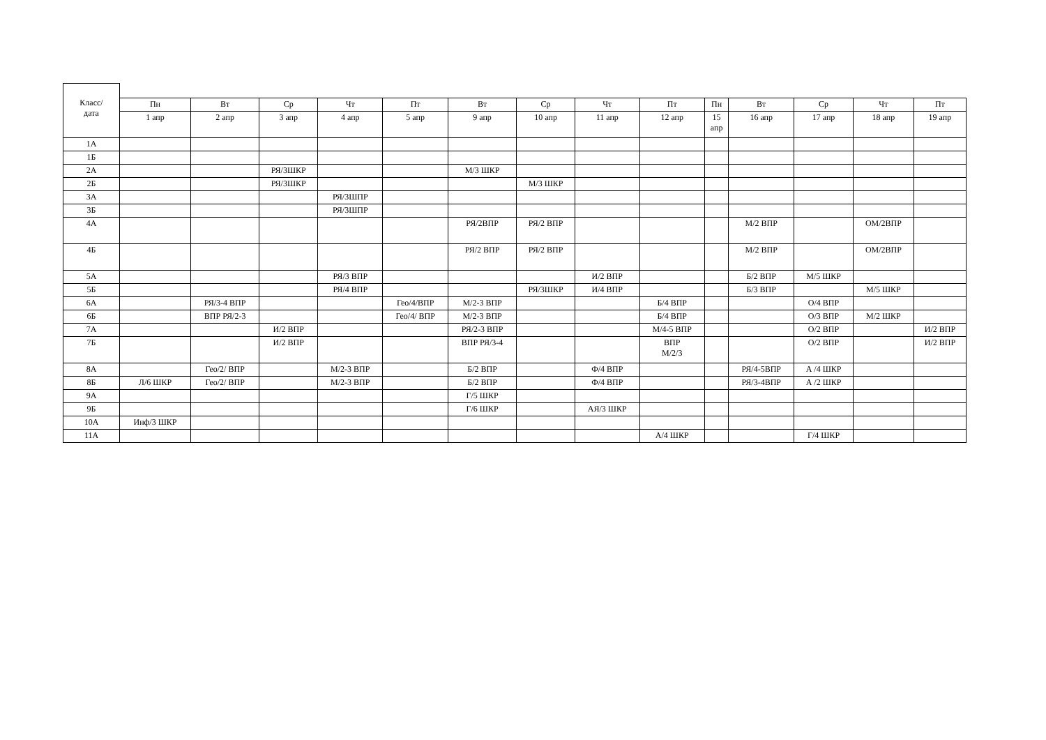| Класс/ дата | | | | | | | | | | | | | | |
| | Пн | Вт | Ср | Чт | Пт | Вт | Ср | Чт | Пт | Пн | Вт | Ср | Чт | Пт |
| | 1 апр | 2 апр | 3 апр | 4 апр | 5 апр | 9 апр | 10 апр | 11 апр | 12 апр | 15 апр | 16 апр | 17 апр | 18 апр | 19 апр |
| 1А | | | | | | | | | | | | | | |
| 1Б | | | | | | | | | | | | | | |
| 2А | | | РЯ/3ШКР | | | М/3 ШКР | | | | | | | | |
| 2Б | | | РЯ/3ШКР | | | | М/3 ШКР | | | | | | | |
| 3А | | | | РЯ/3ШПР | | | | | | | | | | |
| 3Б | | | | РЯ/3ШПР | | | | | | | | | | |
| 4А | | | | | | РЯ/2ВПР | РЯ/2 ВПР | | | | М/2 ВПР | | ОМ/2ВПР | |
| 4Б | | | | | | РЯ/2 ВПР | РЯ/2 ВПР | | | | М/2 ВПР | | ОМ/2ВПР | |
| 5А | | | | РЯ/3 ВПР | | | | И/2 ВПР | | | Б/2 ВПР | М/5 ШКР | | |
| 5Б | | | | РЯ/4 ВПР | | | РЯ/3ШКР | И/4 ВПР | | | Б/3 ВПР | | М/5 ШКР | |
| 6А | | РЯ/3-4 ВПР | | | Гео/4/ВПР | М/2-3 ВПР | | | Б/4 ВПР | | | О/4 ВПР | | |
| 6Б | | ВПР РЯ/2-3 | | | Гео/4/ ВПР | М/2-3 ВПР | | | Б/4 ВПР | | | О/3 ВПР | М/2 ШКР | |
| 7А | | | И/2 ВПР | | | РЯ/2-3 ВПР | | | М/4-5 ВПР | | | О/2 ВПР | | И/2 ВПР |
| 7Б | | | И/2 ВПР | | | ВПР РЯ/3-4 | | | ВПР М/2/3 | | | О/2 ВПР | | И/2 ВПР |
| 8А | | Гео/2/ ВПР | | М/2-3 ВПР | | Б/2 ВПР | | Ф/4 ВПР | | | РЯ/4-5ВПР | А /4 ШКР | | |
| 8Б | Л/6 ШКР | Гео/2/ ВПР | | М/2-3 ВПР | | Б/2 ВПР | | Ф/4 ВПР | | | РЯ/3-4ВПР | А /2 ШКР | | |
| 9А | | | | | | Г/5 ШКР | | | | | | | | |
| 9Б | | | | | | Г/6 ШКР | | АЯ/3 ШКР | | | | | | |
| 10А | Инф/3 ШКР | | | | | | | | | | | | | |
| 11А | | | | | | | | | А/4 ШКР | | | Г/4 ШКР | | |